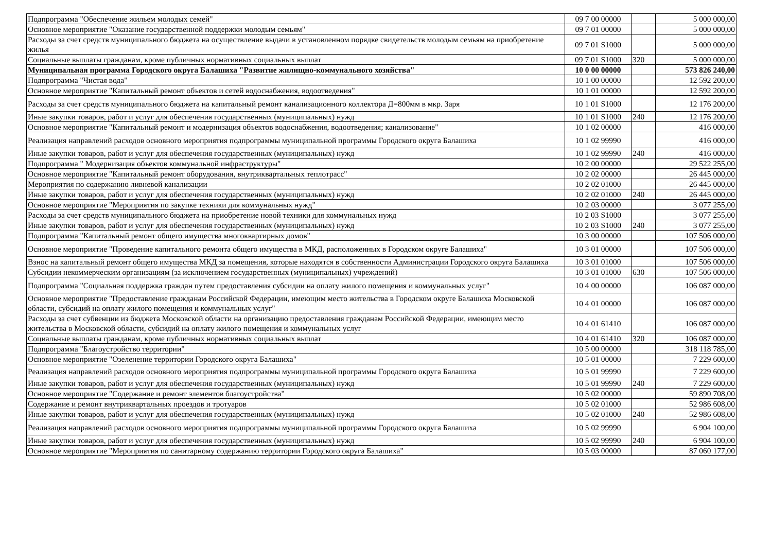| Подпрограмма "Обеспечение жильем молодых семей" | 09 7 00 00000 | | 5 000 000,00 |
| Основное мероприятие "Оказание государственной поддержки молодым семьям" | 09 7 01 00000 | | 5 000 000,00 |
| Расходы за счет средств муниципального бюджета на осуществление выдачи в установленном порядке свидетельств молодым семьям на приобретение жилья | 09 7 01 S1000 | | 5 000 000,00 |
| Социальные выплаты гражданам, кроме публичных нормативных социальных выплат | 09 7 01 S1000 | 320 | 5 000 000,00 |
| Муниципальная программа Городского округа Балашиха "Развитие жилищно-коммунального хозяйства" | 10 0 00 00000 | | 573 826 240,00 |
| Подпрограмма "Чистая вода" | 10 1 00 00000 | | 12 592 200,00 |
| Основное мероприятие "Капитальный ремонт объектов и сетей водоснабжения, водоотведения" | 10 1 01 00000 | | 12 592 200,00 |
| Расходы за счет средств муниципального бюджета на капитальный ремонт канализационного коллектора Д=800мм в мкр. Заря | 10 1 01 S1000 | | 12 176 200,00 |
| Иные закупки товаров, работ и услуг для обеспечения государственных (муниципальных) нужд | 10 1 01 S1000 | 240 | 12 176 200,00 |
| Основное мероприятие "Капитальный ремонт и модернизация объектов водоснабжения, водоотведения; канализование" | 10 1 02 00000 | | 416 000,00 |
| Реализация направлений расходов основного мероприятия подпрограммы муниципальной программы Городского округа Балашиха | 10 1 02 99990 | | 416 000,00 |
| Иные закупки товаров, работ и услуг для обеспечения государственных (муниципальных) нужд | 10 1 02 99990 | 240 | 416 000,00 |
| Подпрограмма " Модернизация объектов коммунальной инфраструктуры" | 10 2 00 00000 | | 29 522 255,00 |
| Основное мероприятие "Капитальный ремонт оборудования, внутриквартальных теплотрасс" | 10 2 02 00000 | | 26 445 000,00 |
| Мероприятия по содержанию ливневой канализации | 10 2 02 01000 | | 26 445 000,00 |
| Иные закупки товаров, работ и услуг для обеспечения государственных (муниципальных) нужд | 10 2 02 01000 | 240 | 26 445 000,00 |
| Основное мероприятие "Мероприятия по закупке техники для коммунальных нужд" | 10 2 03 00000 | | 3 077 255,00 |
| Расходы за счет средств муниципального бюджета на приобретение новой техники для коммунальных нужд | 10 2 03 S1000 | | 3 077 255,00 |
| Иные закупки товаров, работ и услуг для обеспечения государственных (муниципальных) нужд | 10 2 03 S1000 | 240 | 3 077 255,00 |
| Подпрограмма "Капитальный ремонт общего имущества многоквартирных домов" | 10 3 00 00000 | | 107 506 000,00 |
| Основное мероприятие "Проведение капитального ремонта общего имущества в МКД, расположенных в Городском округе Балашиха" | 10 3 01 00000 | | 107 506 000,00 |
| Взнос на капитальный ремонт общего имущества МКД за помещения, которые находятся в собственности Администрации Городского округа Балашиха | 10 3 01 01000 | | 107 506 000,00 |
| Субсидии некоммерческим организациям (за исключением государственных (муниципальных) учреждений) | 10 3 01 01000 | 630 | 107 506 000,00 |
| Подпрограмма "Социальная поддержка граждан путем предоставления субсидии на оплату жилого помещения и коммунальных услуг" | 10 4 00 00000 | | 106 087 000,00 |
| Основное мероприятие "Предоставление гражданам Российской Федерации, имеющим место жительства в Городском округе Балашиха Московской области, субсидий на оплату жилого помещения и коммунальных услуг" | 10 4 01 00000 | | 106 087 000,00 |
| Расходы за счет субвенции из бюджета Московской области на организацию предоставления гражданам Российской Федерации, имеющим место жительства в Московской области, субсидий на оплату жилого помещения и коммунальных услуг | 10 4 01 61410 | | 106 087 000,00 |
| Социальные выплаты гражданам, кроме публичных нормативных социальных выплат | 10 4 01 61410 | 320 | 106 087 000,00 |
| Подпрограмма "Благоустройство территории" | 10 5 00 00000 | | 318 118 785,00 |
| Основное мероприятие "Озеленение территории Городского округа Балашиха" | 10 5 01 00000 | | 7 229 600,00 |
| Реализация направлений расходов основного мероприятия подпрограммы муниципальной программы Городского округа Балашиха | 10 5 01 99990 | | 7 229 600,00 |
| Иные закупки товаров, работ и услуг для обеспечения государственных (муниципальных) нужд | 10 5 01 99990 | 240 | 7 229 600,00 |
| Основное мероприятие "Содержание и ремонт элементов благоустройства" | 10 5 02 00000 | | 59 890 708,00 |
| Содержание и ремонт внутриквартальных проездов и тротуаров | 10 5 02 01000 | | 52 986 608,00 |
| Иные закупки товаров, работ и услуг для обеспечения государственных (муниципальных) нужд | 10 5 02 01000 | 240 | 52 986 608,00 |
| Реализация направлений расходов основного мероприятия подпрограммы муниципальной программы Городского округа Балашиха | 10 5 02 99990 | | 6 904 100,00 |
| Иные закупки товаров, работ и услуг для обеспечения государственных (муниципальных) нужд | 10 5 02 99990 | 240 | 6 904 100,00 |
| Основное мероприятие "Мероприятия по санитарному содержанию территории Городского округа Балашиха" | 10 5 03 00000 | | 87 060 177,00 |